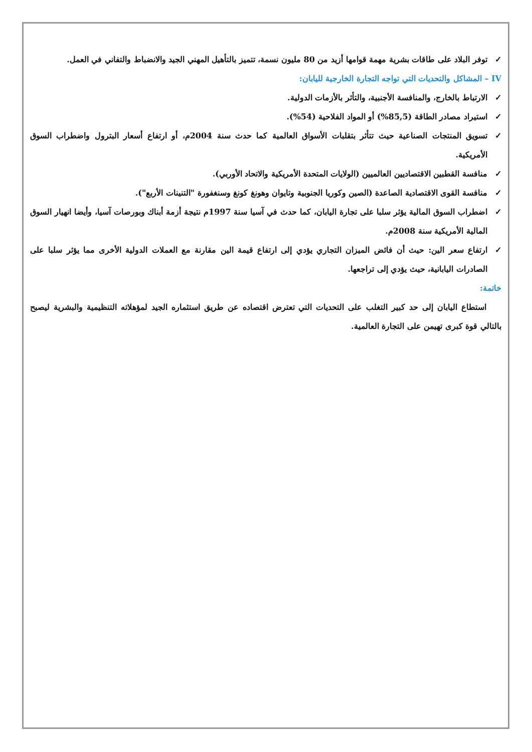✓ توفر البلاد على طاقات بشرية مهمة قوامها أزيد من 80 مليون نسمة، تتميز بالتأهيل المهني الجيد والانضباط والتفاني في العمل.
IV – المشاكل والتحديات التي تواجه التجارة الخارجية لليابان:
✓ الارتباط بالخارج، والمنافسة الأجنبية، والتأثر بالأزمات الدولية.
✓ استيراد مصادر الطاقة (85,5%) أو المواد الفلاحية (54%).
✓ تسويق المنتجات الصناعية حيث تتأثر بتقلبات الأسواق العالمية كما حدث سنة 2004م، أو ارتفاع أسعار البترول واضطراب السوق الأمريكية.
✓ منافسة القطبين الاقتصاديين العالميين (الولايات المتحدة الأمريكية والاتحاد الأوربي).
✓ منافسة القوى الاقتصادية الصاعدة (الصين وكوريا الجنوبية وتايوان وهونغ كونغ وسنغفورة "التنينات الأربع").
✓ اضطراب السوق المالية يؤثر سلبا على تجارة اليابان، كما حدث في آسيا سنة 1997م نتيجة أزمة أبناك وبورصات آسيا، وأيضا انهيار السوق المالية الأمريكية سنة 2008م.
✓ ارتفاع سعر الين: حيث أن فائض الميزان التجاري يؤدي إلى ارتفاع قيمة الين مقارنة مع العملات الدولية الأخرى مما يؤثر سلبا على الصادرات اليابانية، حيث يؤدي إلى تراجعها.
خاتمة:
استطاع اليابان إلى حد كبير التغلب على التحديات التي تعترض اقتصاده عن طريق استثماره الجيد لمؤهلاته التنظيمية والبشرية ليصبح بالتالي قوة كبرى تهيمن على التجارة العالمية.